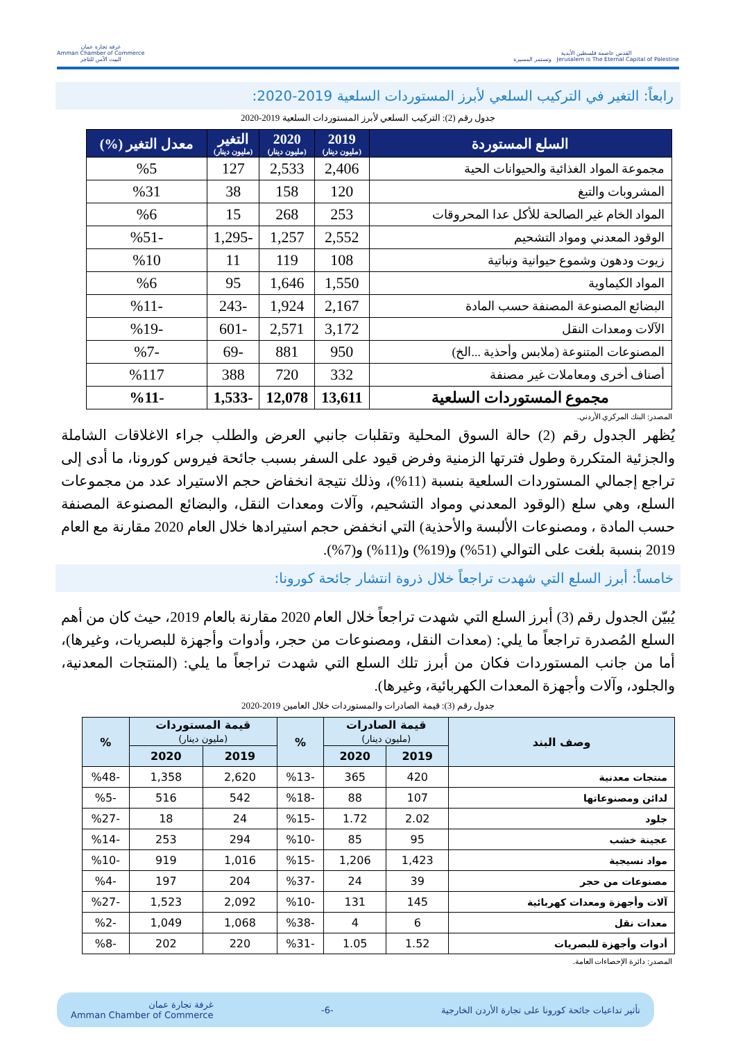القدس عاصمة فلسطين الأبدية
Jerusalem is The Eternal Capital of Palestine وتستمر المسيرة
غرفة تجارة عمان
Amman Chamber of Commerce
البيت الآمن للتاجر
رابعاً: التغير في التركيب السلعي لأبرز المستوردات السلعية 2019-2020:
جدول رقم (2): التركيب السلعي لأبرز المستوردات السلعية 2019-2020
| السلع المستوردة | 2019 (مليون دينار) | 2020 (مليون دينار) | التغير (مليون دينار) | معدل التغير (%) |
| --- | --- | --- | --- | --- |
| مجموعة المواد الغذائية والحيوانات الحية | 2,406 | 2,533 | 127 | %5 |
| المشروبات والتبغ | 120 | 158 | 38 | %31 |
| المواد الخام غير الصالحة للأكل عدا المحروقات | 253 | 268 | 15 | %6 |
| الوقود المعدني ومواد التشحيم | 2,552 | 1,257 | -1,295 | -%51 |
| زيوت ودهون وشموع حيوانية ونباتية | 108 | 119 | 11 | %10 |
| المواد الكيماوية | 1,550 | 1,646 | 95 | %6 |
| البضائع المصنوعة المصنفة حسب المادة | 2,167 | 1,924 | -243 | -%11 |
| الآلات ومعدات النقل | 3,172 | 2,571 | -601 | -%19 |
| المصنوعات المتنوعة (ملابس وأحذية ...الخ) | 950 | 881 | -69 | -%7 |
| أصناف أخرى ومعاملات غير مصنفة | 332 | 720 | 388 | %117 |
| مجموع المستوردات السلعية | 13,611 | 12,078 | -1,533 | -%11 |
المصدر: البنك المركزي الأردني.
يُظهر الجدول رقم (2) حالة السوق المحلية وتقلبات جانبي العرض والطلب جراء الاغلاقات الشاملة والجزئية المتكررة وطول فترتها الزمنية وفرض قيود على السفر بسبب جائحة فيروس كورونا، ما أدى إلى تراجع إجمالي المستوردات السلعية بنسبة (11%)، وذلك نتيجة انخفاض حجم الاستيراد عدد من مجموعات السلع، وهي سلع (الوقود المعدني ومواد التشحيم، وآلات ومعدات النقل، والبضائع المصنوعة المصنفة حسب المادة ، ومصنوعات الألبسة والأحذية) التي انخفض حجم استيرادها خلال العام 2020 مقارنة مع العام 2019 بنسبة بلغت على التوالي (51%) و(19%) و(11%) و(7%).
خامساً: أبرز السلع التي شهدت تراجعاً خلال ذروة انتشار جائحة كورونا:
يُبيّن الجدول رقم (3) أبرز السلع التي شهدت تراجعاً خلال العام 2020 مقارنة بالعام 2019، حيث كان من أهم السلع المُصدرة تراجعاً ما يلي: (معدات النقل، ومصنوعات من حجر، وأدوات وأجهزة للبصريات، وغيرها)، أما من جانب المستوردات فكان من أبرز تلك السلع التي شهدت تراجعاً ما يلي: (المنتجات المعدنية، والجلود، وآلات وأجهزة المعدات الكهربائية، وغيرها).
جدول رقم (3): قيمة الصادرات والمستوردات خلال العامين 2019-2020
| وصف البند | قيمة الصادرات (مليون دينار) | | % | قيمة المستوردات (مليون دينار) | | % |
| --- | --- | --- | --- | --- | --- | --- |
| | 2019 | 2020 | | 2019 | 2020 | |
| منتجات معدنية | 420 | 365 | -%13 | 2,620 | 1,358 | -%48 |
| لدائن ومصنوعاتها | 107 | 88 | -%18 | 542 | 516 | -%5 |
| جلود | 2.02 | 1.72 | -%15 | 24 | 18 | -%27 |
| عجينة خشب | 95 | 85 | -%10 | 294 | 253 | -%14 |
| مواد نسيجية | 1,423 | 1,206 | -%15 | 1,016 | 919 | -%10 |
| مصنوعات من حجر | 39 | 24 | -%37 | 204 | 197 | -%4 |
| آلات وأجهزة ومعدات كهربائية | 145 | 131 | -%10 | 2,092 | 1,523 | -%27 |
| معدات نقل | 6 | 4 | -%38 | 1,068 | 1,049 | -%2 |
| أدوات وأجهزة للبصريات | 1.52 | 1.05 | -%31 | 220 | 202 | -%8 |
المصدر: دائرة الإحصاءات العامة.
تأثير تداعيات جائحة كورونا على تجارة الأردن الخارجية -6- غرفة تجارة عمان
Amman Chamber of Commerce